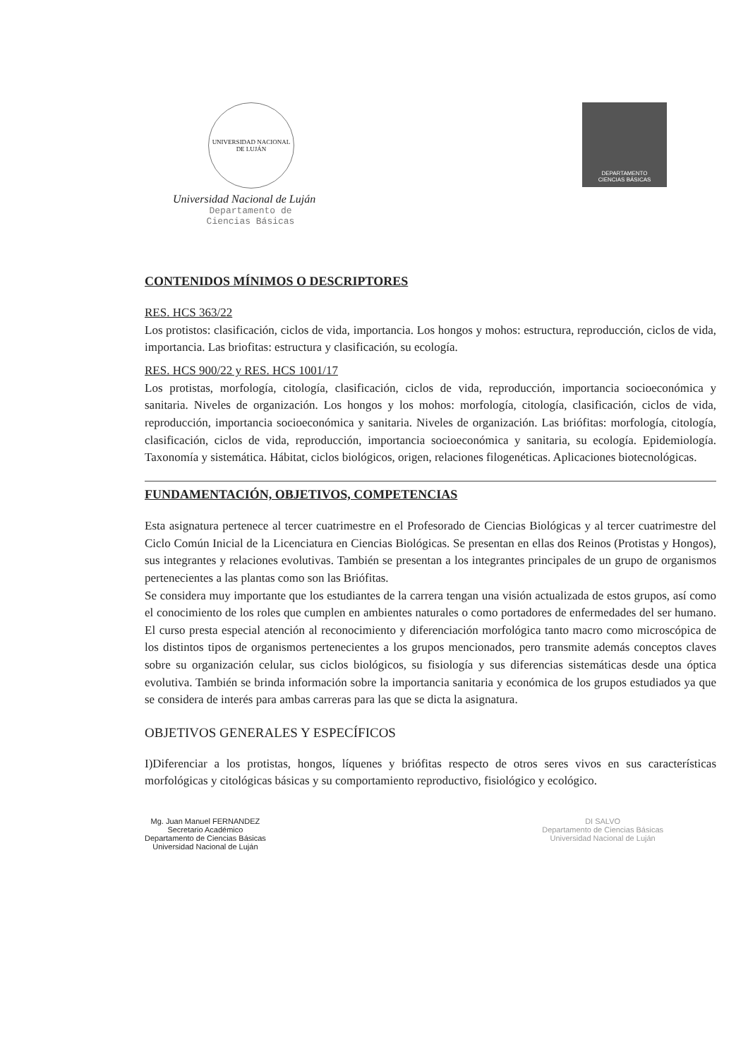UNIVERSIDAD NACIONAL DE LUJÁN
Universidad Nacional de Luján
Departamento de
Ciencias Básicas
DEPARTAMENTO
CIENCIAS BÁSICAS
CONTENIDOS MÍNIMOS O DESCRIPTORES
RES. HCS 363/22
Los protistos: clasificación, ciclos de vida, importancia. Los hongos y mohos: estructura, reproducción, ciclos de vida, importancia. Las briofitas: estructura y clasificación, su ecología.
RES. HCS 900/22 y RES. HCS 1001/17
Los protistas, morfología, citología, clasificación, ciclos de vida, reproducción, importancia socioeconómica y sanitaria. Niveles de organización. Los hongos y los mohos: morfología, citología, clasificación, ciclos de vida, reproducción, importancia socioeconómica y sanitaria. Niveles de organización. Las briófitas: morfología, citología, clasificación, ciclos de vida, reproducción, importancia socioeconómica y sanitaria, su ecología. Epidemiología. Taxonomía y sistemática. Hábitat, ciclos biológicos, origen, relaciones filogenéticas. Aplicaciones biotecnológicas.
FUNDAMENTACIÓN, OBJETIVOS, COMPETENCIAS
Esta asignatura pertenece al tercer cuatrimestre en el Profesorado de Ciencias Biológicas y al tercer cuatrimestre del Ciclo Común Inicial de la Licenciatura en Ciencias Biológicas. Se presentan en ellas dos Reinos (Protistas y Hongos), sus integrantes y relaciones evolutivas. También se presentan a los integrantes principales de un grupo de organismos pertenecientes a las plantas como son las Briófitas.
Se considera muy importante que los estudiantes de la carrera tengan una visión actualizada de estos grupos, así como el conocimiento de los roles que cumplen en ambientes naturales o como portadores de enfermedades del ser humano. El curso presta especial atención al reconocimiento y diferenciación morfológica tanto macro como microscópica de los distintos tipos de organismos pertenecientes a los grupos mencionados, pero transmite además conceptos claves sobre su organización celular, sus ciclos biológicos, su fisiología y sus diferencias sistemáticas desde una óptica evolutiva. También se brinda información sobre la importancia sanitaria y económica de los grupos estudiados ya que se considera de interés para ambas carreras para las que se dicta la asignatura.
OBJETIVOS GENERALES Y ESPECÍFICOS
I)Diferenciar a los protistas, hongos, líquenes y briófitas respecto de otros seres vivos en sus características morfológicas y citológicas básicas y su comportamiento reproductivo, fisiológico y ecológico.
Mg. Juan Manuel FERNANDEZ
Secretario Académico
Departamento de Ciencias Básicas
Universidad Nacional de Luján
DI SALVO
Departamento de Ciencias Básicas
Universidad Nacional de Luján